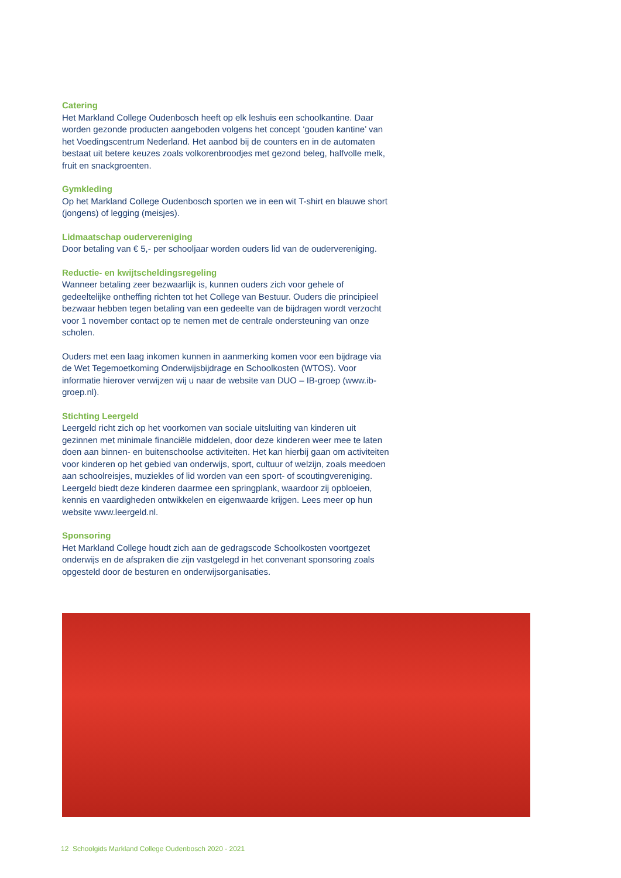Catering
Het Markland College Oudenbosch heeft op elk leshuis een schoolkantine. Daar worden gezonde producten aangeboden volgens het concept ‘gouden kantine’ van het Voedingscentrum Nederland. Het aanbod bij de counters en in de automaten bestaat uit betere keuzes zoals volkorenbroodjes met gezond beleg, halfvolle melk, fruit en snackgroenten.
Gymkleding
Op het Markland College Oudenbosch sporten we in een wit T-shirt en blauwe short (jongens) of legging (meisjes).
Lidmaatschap oudervereniging
Door betaling van € 5,- per schooljaar worden ouders lid van de oudervereniging.
Reductie- en kwijtscheldingsregeling
Wanneer betaling zeer bezwaarlijk is, kunnen ouders zich voor gehele of gedeeltelijke ontheffing richten tot het College van Bestuur. Ouders die principieel bezwaar hebben tegen betaling van een gedeelte van de bijdragen wordt verzocht voor 1 november contact op te nemen met de centrale ondersteuning van onze scholen.
Ouders met een laag inkomen kunnen in aanmerking komen voor een bijdrage via de Wet Tegemoetkoming Onderwijsbijdrage en Schoolkosten (WTOS). Voor informatie hierover verwijzen wij u naar de website van DUO – IB-groep (www.ib-groep.nl).
Stichting Leergeld
Leergeld richt zich op het voorkomen van sociale uitsluiting van kinderen uit gezinnen met minimale financiële middelen, door deze kinderen weer mee te laten doen aan binnen- en buitenschoolse activiteiten. Het kan hierbij gaan om activiteiten voor kinderen op het gebied van onderwijs, sport, cultuur of welzijn, zoals meedoen aan schoolreisjes, muziekles of lid worden van een sport- of scoutingvereniging. Leergeld biedt deze kinderen daarmee een springplank, waardoor zij opbloeien, kennis en vaardigheden ontwikkelen en eigenwaarde krijgen. Lees meer op hun website www.leergeld.nl.
Sponsoring
Het Markland College houdt zich aan de gedragscode Schoolkosten voortgezet onderwijs en de afspraken die zijn vastgelegd in het convenant sponsoring zoals opgesteld door de besturen en onderwijsorganisaties.
12 Schoolgids Markland College Oudenbosch 2020 - 2021